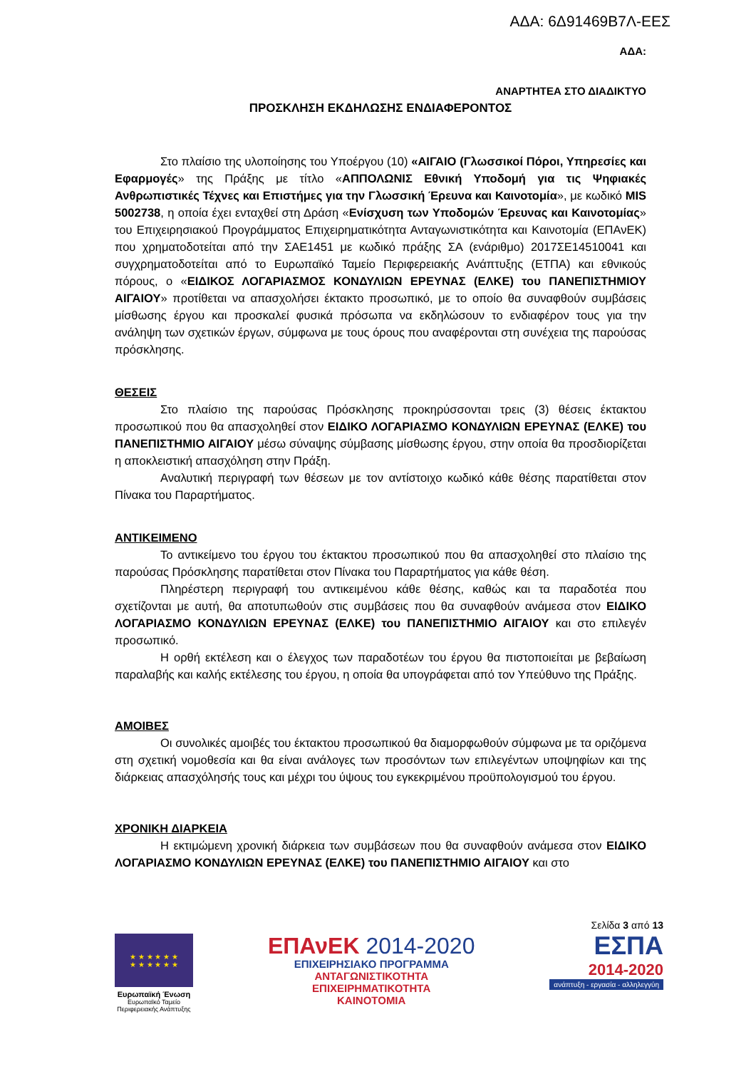ΑΔΑ: 6Δ91469Β7Λ-ΕΕΣ
ΑΔΑ:
ΑΝΑΡΤΗΤΕΑ ΣΤΟ ΔΙΑΔΙΚΤΥΟ
ΠΡΟΣΚΛΗΣΗ ΕΚΔΗΛΩΣΗΣ ΕΝΔΙΑΦΕΡΟΝΤΟΣ
Στο πλαίσιο της υλοποίησης του Υποέργου (10) «ΑΙΓΑΙΟ (Γλωσσικοί Πόροι, Υπηρεσίες και Εφαρμογές» της Πράξης με τίτλο «ΑΠΠΟΛΩΝΙΣ Εθνική Υποδομή για τις Ψηφιακές Ανθρωπιστικές Τέχνες και Επιστήμες για την Γλωσσική Έρευνα και Καινοτομία», με κωδικό MIS 5002738, η οποία έχει ενταχθεί στη Δράση «Ενίσχυση των Υποδομών Έρευνας και Καινοτομίας» του Επιχειρησιακού Προγράμματος Επιχειρηματικότητα Ανταγωνιστικότητα και Καινοτομία (ΕΠΑνΕΚ) που χρηματοδοτείται από την ΣΑΕ1451 με κωδικό πράξης ΣΑ (ενάριθμο) 2017ΣΕ14510041 και συγχρηματοδοτείται από το Ευρωπαϊκό Ταμείο Περιφερειακής Ανάπτυξης (ΕΤΠΑ) και εθνικούς πόρους, ο «ΕΙΔΙΚΟΣ ΛΟΓΑΡΙΑΣΜΟΣ ΚΟΝΔΥΛΙΩΝ ΕΡΕΥΝΑΣ (ΕΛΚΕ) του ΠΑΝΕΠΙΣΤΗΜΙΟΥ ΑΙΓΑΙΟΥ» προτίθεται να απασχολήσει έκτακτο προσωπικό, με το οποίο θα συναφθούν συμβάσεις μίσθωσης έργου και προσκαλεί φυσικά πρόσωπα να εκδηλώσουν το ενδιαφέρον τους για την ανάληψη των σχετικών έργων, σύμφωνα με τους όρους που αναφέρονται στη συνέχεια της παρούσας πρόσκλησης.
ΘΕΣΕΙΣ
Στο πλαίσιο της παρούσας Πρόσκλησης προκηρύσσονται τρεις (3) θέσεις έκτακτου προσωπικού που θα απασχοληθεί στον ΕΙΔΙΚΟ ΛΟΓΑΡΙΑΣΜΟ ΚΟΝΔΥΛΙΩΝ ΕΡΕΥΝΑΣ (ΕΛΚΕ) του ΠΑΝΕΠΙΣΤΗΜΙΟ ΑΙΓΑΙΟΥ μέσω σύναψης σύμβασης μίσθωσης έργου, στην οποία θα προσδιορίζεται η αποκλειστική απασχόληση στην Πράξη.
Αναλυτική περιγραφή των θέσεων με τον αντίστοιχο κωδικό κάθε θέσης παρατίθεται στον Πίνακα του Παραρτήματος.
ΑΝΤΙΚΕΙΜΕΝΟ
Το αντικείμενο του έργου του έκτακτου προσωπικού που θα απασχοληθεί στο πλαίσιο της παρούσας Πρόσκλησης παρατίθεται στον Πίνακα του Παραρτήματος για κάθε θέση.
Πληρέστερη περιγραφή του αντικειμένου κάθε θέσης, καθώς και τα παραδοτέα που σχετίζονται με αυτή, θα αποτυπωθούν στις συμβάσεις που θα συναφθούν ανάμεσα στον ΕΙΔΙΚΟ ΛΟΓΑΡΙΑΣΜΟ ΚΟΝΔΥΛΙΩΝ ΕΡΕΥΝΑΣ (ΕΛΚΕ) του ΠΑΝΕΠΙΣΤΗΜΙΟ ΑΙΓΑΙΟΥ και στο επιλεγέν προσωπικό.
Η ορθή εκτέλεση και ο έλεγχος των παραδοτέων του έργου θα πιστοποιείται με βεβαίωση παραλαβής και καλής εκτέλεσης του έργου, η οποία θα υπογράφεται από τον Υπεύθυνο της Πράξης.
ΑΜΟΙΒΕΣ
Οι συνολικές αμοιβές του έκτακτου προσωπικού θα διαμορφωθούν σύμφωνα με τα οριζόμενα στη σχετική νομοθεσία και θα είναι ανάλογες των προσόντων των επιλεγέντων υποψηφίων και της διάρκειας απασχόλησής τους και μέχρι του ύψους του εγκεκριμένου προϋπολογισμού του έργου.
ΧΡΟΝΙΚΗ ΔΙΑΡΚΕΙΑ
Η εκτιμώμενη χρονική διάρκεια των συμβάσεων που θα συναφθούν ανάμεσα στον ΕΙΔΙΚΟ ΛΟΓΑΡΙΑΣΜΟ ΚΟΝΔΥΛΙΩΝ ΕΡΕΥΝΑΣ (ΕΛΚΕ) του ΠΑΝΕΠΙΣΤΗΜΙΟ ΑΙΓΑΙΟΥ και στο
★ ★ ★ ★ ★ ★
★ ★ ★ ★ ★ ★
Ευρωπαϊκή Ένωση
Ευρωπαϊκό Ταμείο
Περιφερειακής Ανάπτυξης
ΕΠΑνΕΚ 2014-2020
ΕΠΙΧΕΙΡΗΣΙΑΚΟ ΠΡΟΓΡΑΜΜΑ
ΑΝΤΑΓΩΝΙΣΤΙΚΟΤΗΤΑ
ΕΠΙΧΕΙΡΗΜΑΤΙΚΟΤΗΤΑ
ΚΑΙΝΟΤΟΜΙΑ
Σελίδα 3 από 13
ΕΣΠΑ
2014-2020
ανάπτυξη - εργασία - αλληλεγγύη